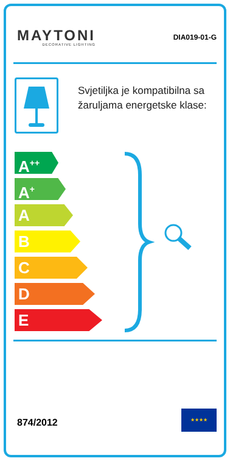MAYTONI
DECORATIVE LIGHTING
DIA019-01-G
Svjetiljka je kompatibilna sa žaruljama energetske klase:
A<sup>++</sup>
A<sup>+</sup>
A
B
C
D
E
874/2012
★★★★